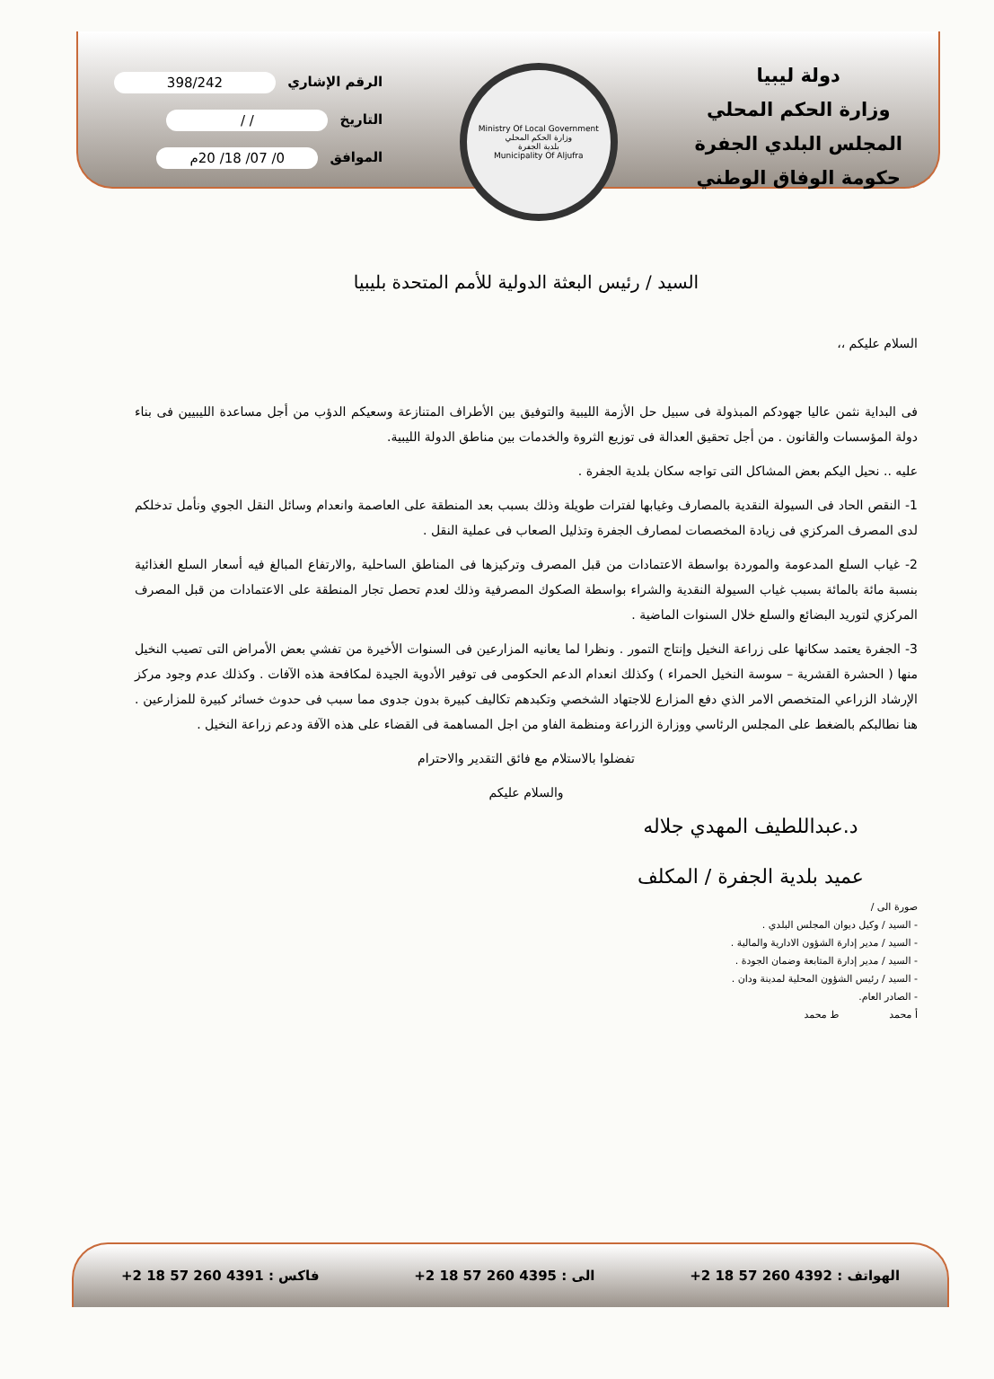دولة ليبيا
وزارة الحكم المحلي
المجلس البلدي الجفرة
حكومة الوفاق الوطني
Ministry Of Local Government
وزارة الحكم المحلي
بلدية الجفرة
Municipality Of Aljufra
الرقم الإشاري 398/242
التاريخ / /
الموافق 0/ 07/ 18/ 20م
السيد / رئيس البعثة الدولية للأمم المتحدة بليبيا
السلام عليكم ،،
فى البداية نثمن عاليا جهودكم المبذولة فى سبيل حل الأزمة الليبية والتوفيق بين الأطراف المتنازعة وسعيكم الدؤب من أجل مساعدة الليبيين فى بناء دولة المؤسسات والقانون . من أجل تحقيق العدالة فى توزيع الثروة والخدمات بين مناطق الدولة الليبية.
عليه .. نحيل اليكم بعض المشاكل التى تواجه سكان بلدية الجفرة .
1- النقص الحاد فى السيولة النقدية بالمصارف وغيابها لفترات طويلة وذلك بسبب بعد المنطقة على العاصمة وانعدام وسائل النقل الجوي ونأمل تدخلكم لدى المصرف المركزي فى زيادة المخصصات لمصارف الجفرة وتذليل الصعاب فى عملية النقل .
2- غياب السلع المدعومة والموردة بواسطة الاعتمادات من قبل المصرف وتركيزها فى المناطق الساحلية ,والارتفاع المبالغ فيه أسعار السلع الغذائية بنسبة مائة بالمائة بسبب غياب السيولة النقدية والشراء بواسطة الصكوك المصرفية وذلك لعدم تحصل تجار المنطقة على الاعتمادات من قبل المصرف المركزي لتوريد البضائع والسلع خلال السنوات الماضية .
3- الجفرة يعتمد سكانها على زراعة النخيل وإنتاج التمور . ونظرا لما يعانيه المزارعين فى السنوات الأخيرة من تفشي بعض الأمراض التى تصيب النخيل منها ( الحشرة القشرية – سوسة النخيل الحمراء ) وكذلك انعدام الدعم الحكومى فى توفير الأدوية الجيدة لمكافحة هذه الآفات . وكذلك عدم وجود مركز الإرشاد الزراعي المتخصص الامر الذي دفع المزارع للاجتهاد الشخصي وتكبدهم تكاليف كبيرة بدون جدوى مما سبب فى حدوث خسائر كبيرة للمزارعين . هنا نطالبكم بالضغط على المجلس الرئاسي ووزارة الزراعة ومنظمة الفاو من اجل المساهمة فى القضاء على هذه الآفة ودعم زراعة النخيل .
تفضلوا بالاستلام مع فائق التقدير والاحترام
والسلام عليكم
د.عبداللطيف المهدي جلاله
عميد بلدية الجفرة / المكلف
صورة الى /
- السيد / وكيل ديوان المجلس البلدي .
- السيد / مدير إدارة الشؤون الادارية والمالية .
- السيد / مدير إدارة المتابعة وضمان الجودة .
- السيد / رئيس الشؤون المحلية لمدينة ودان .
- الصادر العام.
أ محمد ط محمد
الهواتف : 4392 260 57 18 2+ الى : 4395 260 57 18 2+ فاكس : 4391 260 57 18 2+